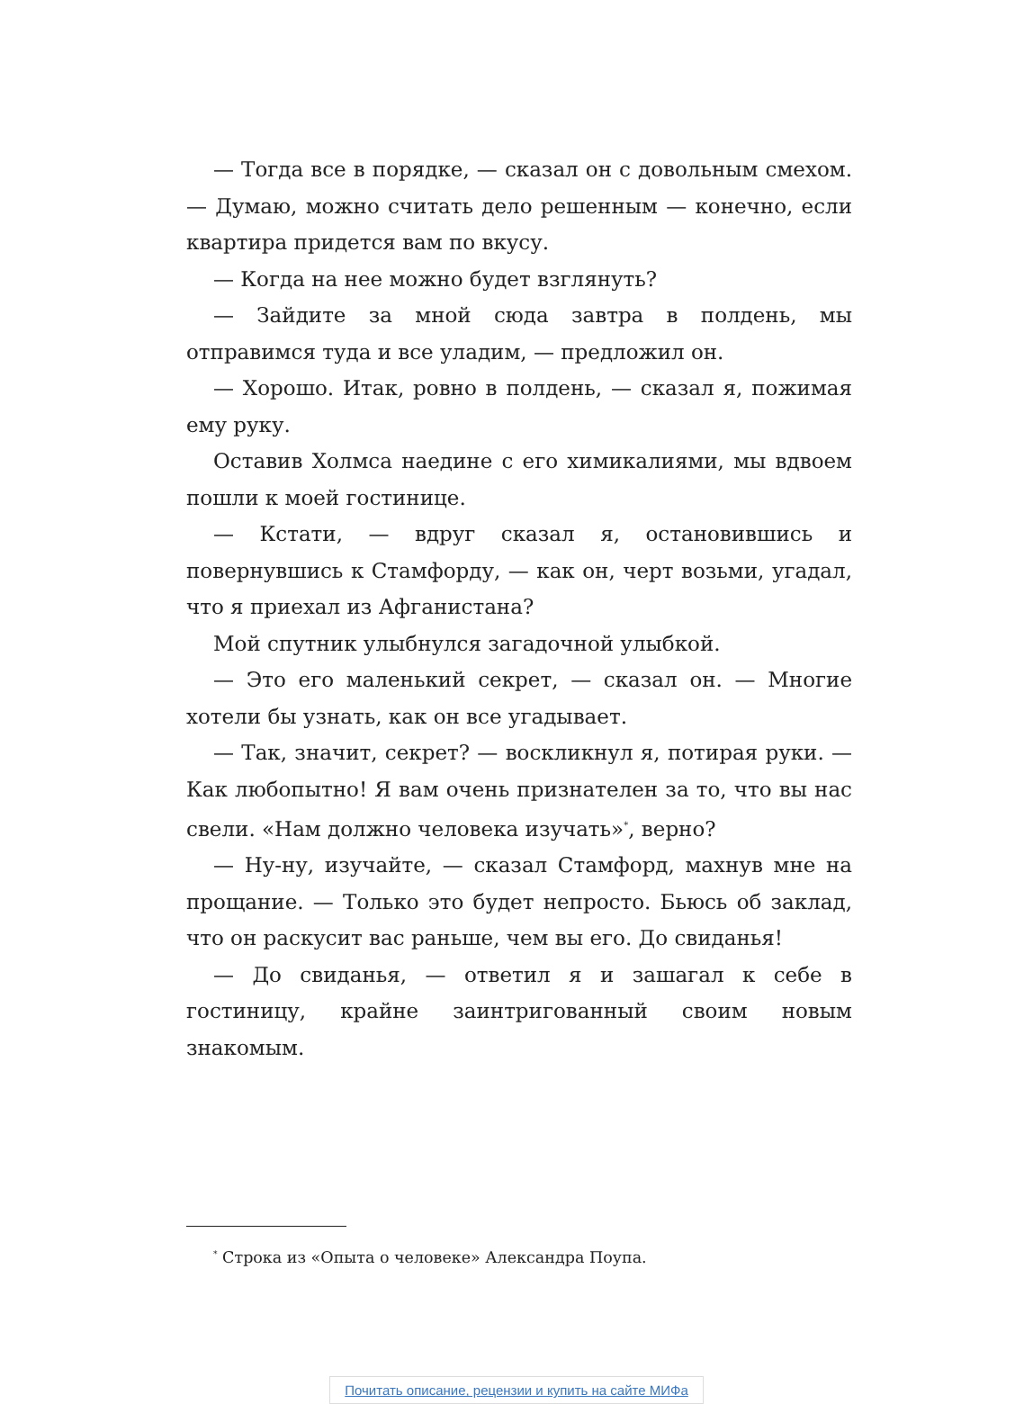— Тогда все в порядке, — сказал он с довольным смехом. — Думаю, можно считать дело решенным — конечно, если квартира придется вам по вкусу.
— Когда на нее можно будет взглянуть?
— Зайдите за мной сюда завтра в полдень, мы отправимся туда и все уладим, — предложил он.
— Хорошо. Итак, ровно в полдень, — сказал я, пожимая ему руку.
Оставив Холмса наедине с его химикалиями, мы вдвоем пошли к моей гостинице.
— Кстати, — вдруг сказал я, остановившись и повернувшись к Стамфорду, — как он, черт возьми, угадал, что я приехал из Афганистана?
Мой спутник улыбнулся загадочной улыбкой.
— Это его маленький секрет, — сказал он. — Многие хотели бы узнать, как он все угадывает.
— Так, значит, секрет? — воскликнул я, потирая руки. — Как любопытно! Я вам очень признателен за то, что вы нас свели. «Нам должно человека изучать»<sup>*</sup>, верно?
— Ну-ну, изучайте, — сказал Стамфорд, махнув мне на прощание. — Только это будет непросто. Бьюсь об заклад, что он раскусит вас раньше, чем вы его. До свиданья!
— До свиданья, — ответил я и зашагал к себе в гостиницу, крайне заинтригованный своим новым знакомым.
<sup>*</sup> Строка из «Опыта о человеке» Александра Поупа.
Почитать описание, рецензии и купить на сайте МИФа